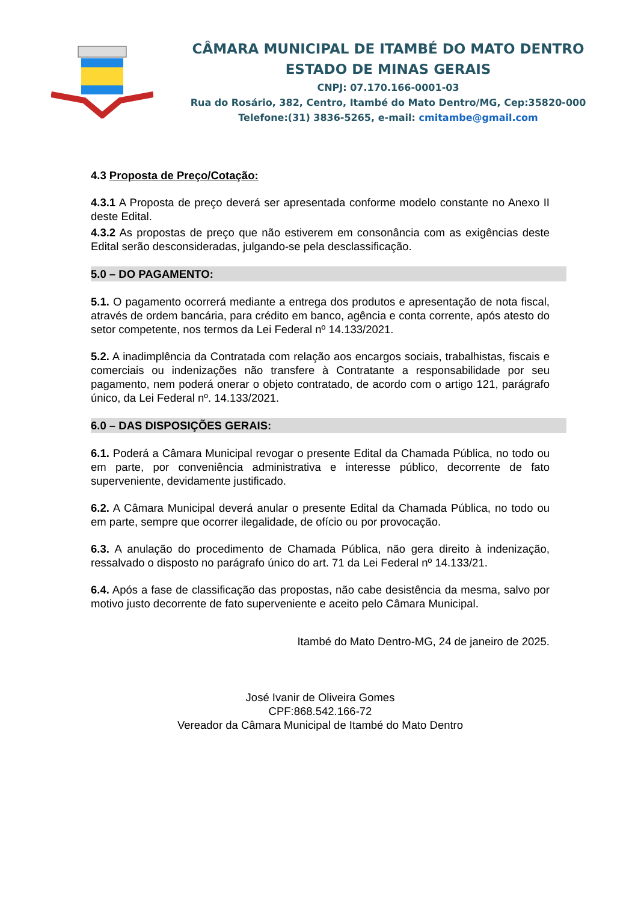CÂMARA MUNICIPAL DE ITAMBÉ DO MATO DENTRO
ESTADO DE MINAS GERAIS
CNPJ: 07.170.166-0001-03
Rua do Rosário, 382, Centro, Itambé do Mato Dentro/MG, Cep:35820-000
Telefone:(31) 3836-5265, e-mail: cmitambe@gmail.com
4.3 Proposta de Preço/Cotação:
4.3.1 A Proposta de preço deverá ser apresentada conforme modelo constante no Anexo II deste Edital.
4.3.2 As propostas de preço que não estiverem em consonância com as exigências deste Edital serão desconsideradas, julgando-se pela desclassificação.
5.0 – DO PAGAMENTO:
5.1. O pagamento ocorrerá mediante a entrega dos produtos e apresentação de nota fiscal, através de ordem bancária, para crédito em banco, agência e conta corrente, após atesto do setor competente, nos termos da Lei Federal nº 14.133/2021.
5.2. A inadimplência da Contratada com relação aos encargos sociais, trabalhistas, fiscais e comerciais ou indenizações não transfere à Contratante a responsabilidade por seu pagamento, nem poderá onerar o objeto contratado, de acordo com o artigo 121, parágrafo único, da Lei Federal nº. 14.133/2021.
6.0 – DAS DISPOSIÇÕES GERAIS:
6.1. Poderá a Câmara Municipal revogar o presente Edital da Chamada Pública, no todo ou em parte, por conveniência administrativa e interesse público, decorrente de fato superveniente, devidamente justificado.
6.2. A Câmara Municipal deverá anular o presente Edital da Chamada Pública, no todo ou em parte, sempre que ocorrer ilegalidade, de ofício ou por provocação.
6.3. A anulação do procedimento de Chamada Pública, não gera direito à indenização, ressalvado o disposto no parágrafo único do art. 71 da Lei Federal nº 14.133/21.
6.4. Após a fase de classificação das propostas, não cabe desistência da mesma, salvo por motivo justo decorrente de fato superveniente e aceito pelo Câmara Municipal.
Itambé do Mato Dentro-MG, 24 de janeiro de 2025.
José Ivanir de Oliveira Gomes
CPF:868.542.166-72
Vereador da Câmara Municipal de Itambé do Mato Dentro